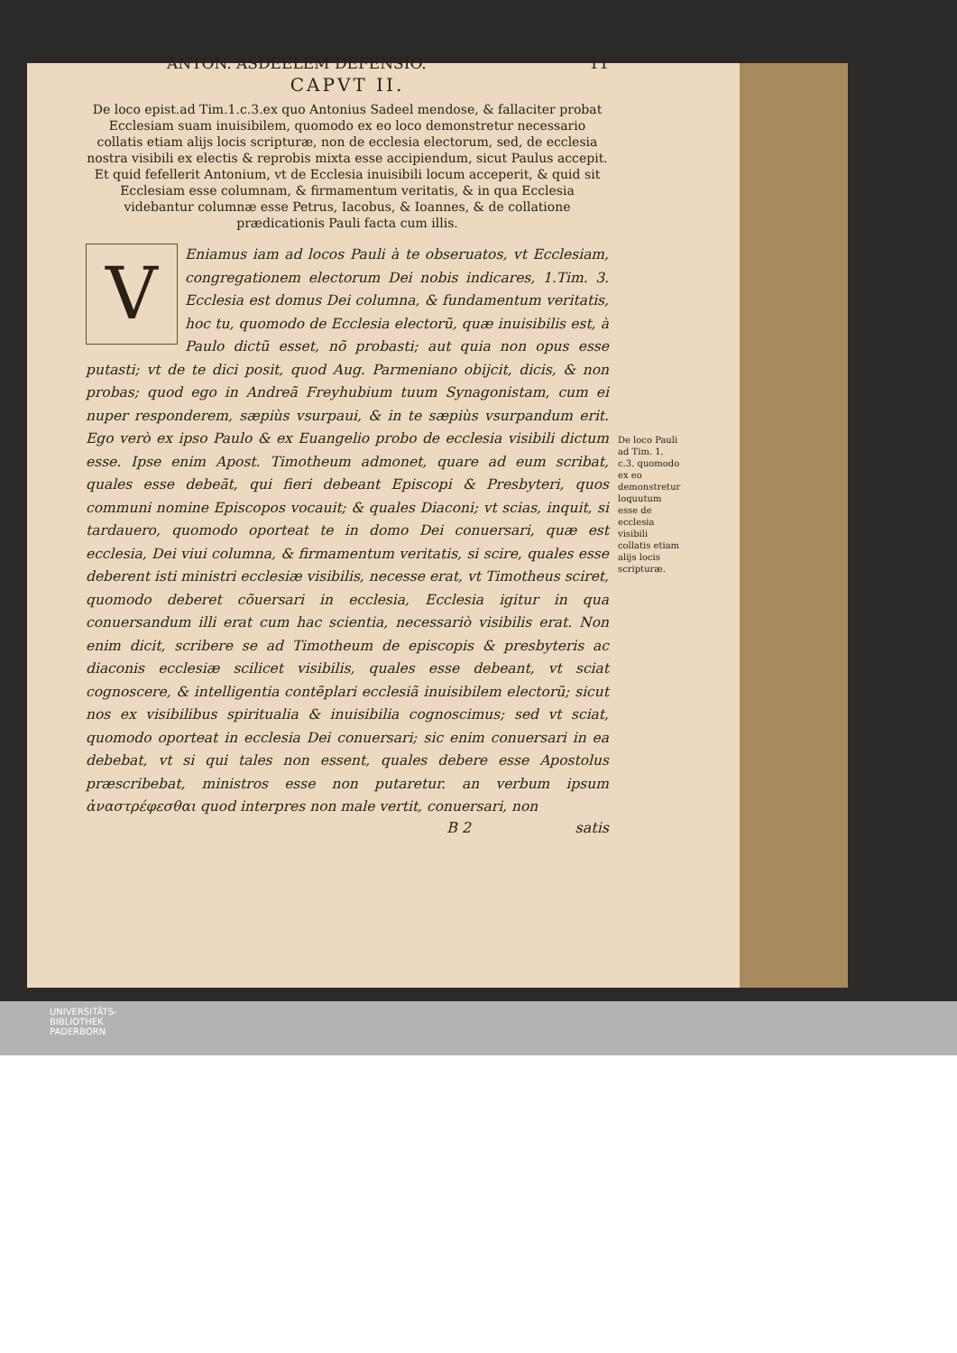ANTON. ASDEELEM DEFENSIO. 11
CAPVT II.
De loco epist.ad Tim.1.c.3.ex quo Antonius Sadeel mendose, & fallaciter probat Ecclesiam suam inuisibilem, quomodo ex eo loco demonstretur necessario collatis etiam alijs locis scripturæ, non de ecclesia electorum, sed, de ecclesia nostra visibili ex electis & reprobis mixta esse accipiendum, sicut Paulus accepit. Et quid fefellerit Antonium, vt de Ecclesia inuisibili locum acceperit, & quid sit Ecclesiam esse columnam, & firmamentum veritatis, & in qua Ecclesia videbantur columnæ esse Petrus, Iacobus, & Ioannes, & de collatione prædicationis Pauli facta cum illis.
V
Eniamus iam ad locos Pauli à te obseruatos, vt Ecclesiam, congregationem electorum Dei nobis indicares, 1.Tim. 3. Ecclesia est domus Dei columna, & fundamentum veritatis, hoc tu, quomodo de Ecclesia electorũ, quæ inuisibilis est, à Paulo dictũ esset, nõ probasti; aut quia non opus esse putasti; vt de te dici posit, quod Aug. Parmeniano obijcit, dicis, & non probas; quod ego in Andreã Freyhubium tuum Synagonistam, cum ei nuper responderem, sæpiùs vsurpaui, & in te sæpiùs vsurpandum erit. Ego verò ex ipso Paulo & ex Euangelio probo de ecclesia visibili dictum esse. Ipse enim Apost. Timotheum admonet, quare ad eum scribat, quales esse debeãt, qui fieri debeant Episcopi & Presbyteri, quos communi nomine Episcopos vocauit; & quales Diaconi; vt scias, inquit, si tardauero, quomodo oporteat te in domo Dei conuersari, quæ est ecclesia, Dei viui columna, & firmamentum veritatis, si scire, quales esse deberent isti ministri ecclesiæ visibilis, necesse erat, vt Timotheus sciret, quomodo deberet cõuersari in ecclesia, Ecclesia igitur in qua conuersandum illi erat cum hac scientia, necessariò visibilis erat. Non enim dicit, scribere se ad Timotheum de episcopis & presbyteris ac diaconis ecclesiæ scilicet visibilis, quales esse debeant, vt sciat cognoscere, & intelligentia contẽplari ecclesiã inuisibilem electorũ; sicut nos ex visibilibus spiritualia & inuisibilia cognoscimus; sed vt sciat, quomodo oporteat in ecclesia Dei conuersari; sic enim conuersari in ea debebat, vt si qui tales non essent, quales debere esse Apostolus præscribebat, ministros esse non putaretur. an verbum ipsum ἀναστρέφεσθαι quod interpres non male vertit, conuersari, non
De loco Pauli ad Tim. 1. c.3. quomodo ex eo demonstretur loquutum esse de ecclesia visibili collatis etiam alijs locis scripturæ.
B 2 satis
UNIVERSITÄTS-
BIBLIOTHEK
PADERBORN